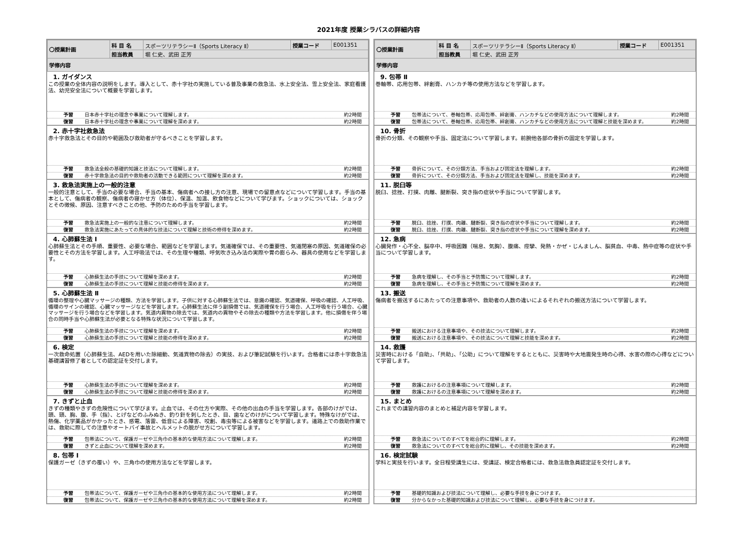2021年度 授業シラバスの詳細内容
| 〇授業計画 | 科 目 名 | スポーツリテラシーⅡ（Sports Literacy Ⅱ） | 授業コード | E001351 |
| | 担当教員 | 堀 仁史、武田 正芳 | | |
| 学修内容 | | | | |
1. ガイダンス
この授業の全体内容の説明をします。導入として、赤十字社の実施している普及事業の救急法、水上安全法、雪上安全法、家庭看護法、幼児安全法について概要を学習します。
予習 日本赤十字社の理念や事業について理解します。 約2時間
復習 日本赤十字社の理念や事業について理解を深めます。 約2時間
2. 赤十字社救急法
赤十字救急法とその目的や範囲及び救助者が守るべきことを学習します。
予習 救急法全般の基礎的知識と技法について理解します。 約2時間
復習 赤十字救急法の目的や救助者の活動できる範囲について理解を深めます。 約2時間
3. 救急法実施上の一般的注意
一般的注意として、手当の必要な場合、手当の基本、傷病者への接し方の注意、現場での留意点などについて学習します。手当の基本として、傷病者の観察、傷病者の寝かせ方（体位）、保温、加温、飲食物などについて学びます。ショックについては、ショックとその徴候、原因、注意すべきことの他、予防のための手当を学習します。
予習 救急法実施上の一般的な注意について理解します。 約2時間
復習 救急法実施にあたっての具体的な技法について理解と技術の修得を深めます。 約2時間
4. 心肺蘇生法 Ⅰ
心肺蘇生法とその手順、重要性、必要な場合、範囲などを学習します。気道確保では、その重要性、気道閉塞の原因、気道確保の必要性とその方法を学習します。人工呼吸法では、その生理や種類、呼気吹き込み法の実際や胃の膨らみ、器具の使用などを学習します。
予習 心肺蘇生法の手技について理解を深めます。 約2時間
復習 心肺蘇生法の手技について理解と技能の修得を深めます。 約2時間
5. 心肺蘇生法 Ⅱ
循環の整理や心臓マッサージの種類、方法を学習します。子供に対する心肺蘇生法では、意識の確認、気道確保、呼吸の確認、人工呼吸、循環のサインの確認、心臓マッサージなどを学習します。心肺蘇生法に伴う副損傷では、気道確保を行う場合、人工呼吸を行う場合、心臓マッサージを行う場合などを学習します。気道内異物の除去では、気道内の異物やその除去の種類や方法を学習します。他に損傷を伴う場合の同時手当や心肺蘇生法が必要となる特殊な状況について学習します。
予習 心肺蘇生法の手技について理解を深めます。 約2時間
復習 心肺蘇生法の手技について理解と技能の修得を深めます。 約2時間
6. 検定
一次救命処置（心肺蘇生法、AEDを用いた除細動、気道異物の除去）の実技、および筆記試験を行います。合格者には赤十字救急法基礎講習修了者としての認定証を交付します。
予習 心肺蘇生法の手技について理解を深めます。 約2時間
復習 心肺蘇生法の手技について理解と技能の修得を深めます。 約2時間
7. きずと止血
きずの種類やきずの危険性について学びます。止血では、その仕方や実際、その他の出血の手当を学習します。各部のけがでは、頭、頸、胸、腹、手（指）、とげなどのふみぬき、釣り針を刺したとき、目、歯などのけがについて学習します。特殊なけがでは、熱傷、化学薬品がかかったとき、感電、落雷、低音による障害、咬創、毒虫等による被害などを学習します。道路上での救助作業では、救助に際しての注意やオートバイ事故とヘルメットの脱がせ方について学習します。
予習 包帯法について、保護ガーゼや三角巾の基本的な使用方法について理解します。 約2時間
復習 きずと止血について理解を深めます。 約2時間
8. 包帯 Ⅰ
保護ガーゼ（きずの覆い）や、三角巾の使用方法などを学習します。
予習 包帯法について、保護ガーゼや三角巾の基本的な使用方法について理解します。 約2時間
復習 包帯法について、保護ガーゼや三角巾の基本的な使用方法について理解を深めます。 約2時間
| 〇授業計画 | 科 目 名 | スポーツリテラシーⅡ（Sports Literacy Ⅱ） | 授業コード | E001351 |
| | 担当教員 | 堀 仁史、武田 正芳 | | |
| 学修内容 | | | | |
9. 包帯 Ⅱ
巻軸帯、応用包帯、絆創膏、ハンカチ等の使用方法などを学習します。
予習 包帯法について、巻軸包帯、応用包帯、絆創膏、ハンカチなどの使用方法について理解します。 約2時間
復習 包帯法について、巻軸包帯、応用包帯、絆創膏、ハンカチなどの使用方法について理解と技能を深めます。 約2時間
10. 骨折
骨折の分類、その観察や手当、固定法について学習します。前腕他各部の骨折の固定を学習します。
予習 骨折について、その分類方法、手当および固定法を理解します。 約2時間
復習 骨折について、その分類方法、手当および固定法を理解し、技能を深めます。 約2時間
11. 脱臼等
脱臼、捻挫、打撲、肉離、腱断裂、突き指の症状や手当について学習します。
予習 脱臼、捻挫、打撲、肉離、腱断裂、突き指の症状や手当について理解します。 約2時間
復習 脱臼、捻挫、打撲、肉離、腱断裂、突き指の症状や手当について理解を深めます。 約2時間
12. 急病
心臓発作・心不全、脳卒中、呼吸困難（喘息、気胸）、腹痛、痙攣、発熱・かぜ・じんましん、脳貧血、中毒、熱中症等の症状や手当について学習します。
予習 急病を理解し、その手当と予防策について理解します。 約2時間
復習 急病を理解し、その手当と予防策について理解を深めます。 約2時間
13. 搬送
傷病者を搬送するにあたっての注意事項や、救助者の人数の違いによるそれぞれの搬送方法について学習します。
予習 搬送における注意事項や、その技法について理解します。 約2時間
復習 搬送における注意事項や、その技法について理解と技能を深めます。 約2時間
14. 救護
災害時における「自助」、「共助」、「公助」について理解をするとともに、災害時や大地震発生時の心得、水害の際の心得などについて学習します。
予習 救護におけるの注意事項について理解します。 約2時間
復習 救護におけるの注意事項について理解を深めます。 約2時間
15. まとめ
これまでの講習内容のまとめと補足内容を学習します。
予習 救急法についてのすべてを総合的に理解します。 約2時間
復習 救急法についてのすべてを総合的に理解し、その技能を深めます。 約2時間
16. 検定試験
学科と実技を行います。全日程受講生には、受講証、検定合格者には、救急法救急員認定証を交付します。
予習 基礎的知識および技法について理解し、必要な手技を身につけます。
復習 分からなかった基礎的知識および技法について理解し、必要な手技を身につけます。